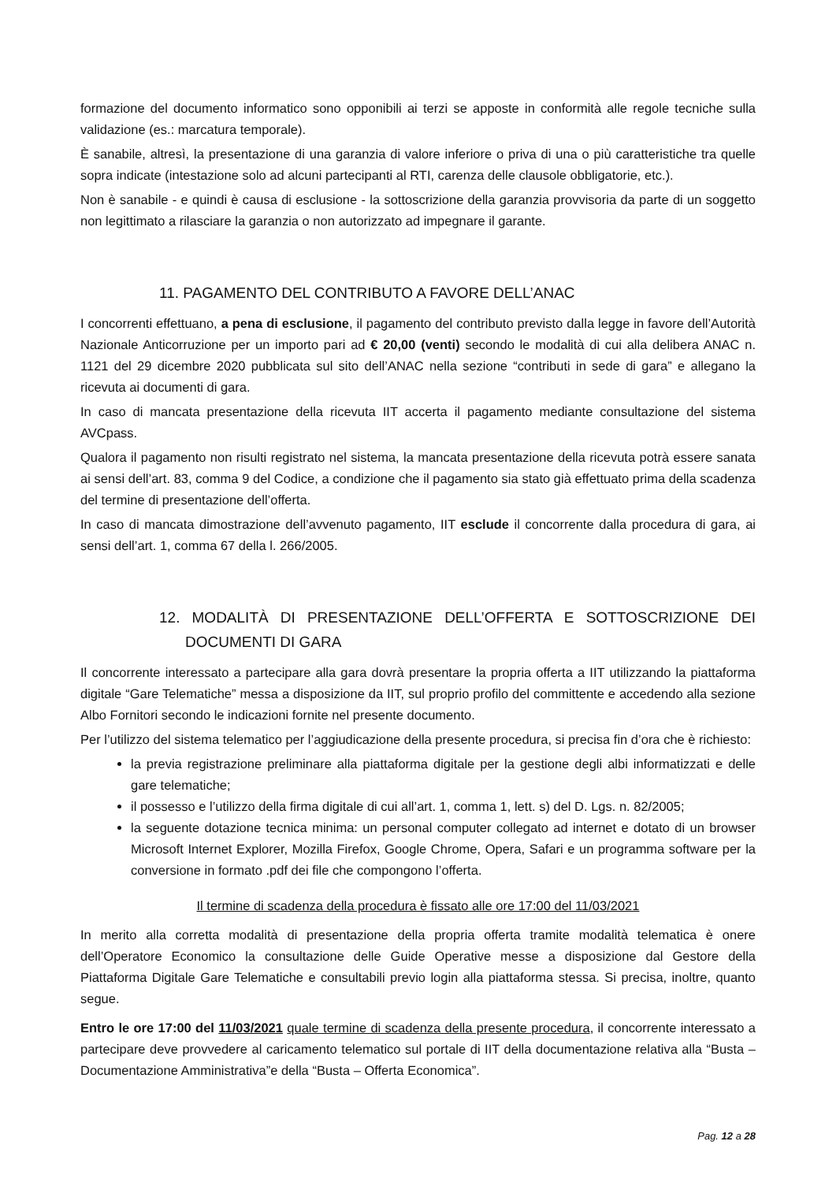formazione del documento informatico sono opponibili ai terzi se apposte in conformità alle regole tecniche sulla validazione (es.: marcatura temporale).
È sanabile, altresì, la presentazione di una garanzia di valore inferiore o priva di una o più caratteristiche tra quelle sopra indicate (intestazione solo ad alcuni partecipanti al RTI, carenza delle clausole obbligatorie, etc.).
Non è sanabile - e quindi è causa di esclusione - la sottoscrizione della garanzia provvisoria da parte di un soggetto non legittimato a rilasciare la garanzia o non autorizzato ad impegnare il garante.
11. PAGAMENTO DEL CONTRIBUTO A FAVORE DELL’ANAC
I concorrenti effettuano, a pena di esclusione, il pagamento del contributo previsto dalla legge in favore dell’Autorità Nazionale Anticorruzione per un importo pari ad € 20,00 (venti) secondo le modalità di cui alla delibera ANAC n. 1121 del 29 dicembre 2020 pubblicata sul sito dell’ANAC nella sezione “contributi in sede di gara” e allegano la ricevuta ai documenti di gara.
In caso di mancata presentazione della ricevuta IIT accerta il pagamento mediante consultazione del sistema AVCpass.
Qualora il pagamento non risulti registrato nel sistema, la mancata presentazione della ricevuta potrà essere sanata ai sensi dell’art. 83, comma 9 del Codice, a condizione che il pagamento sia stato già effettuato prima della scadenza del termine di presentazione dell’offerta.
In caso di mancata dimostrazione dell’avvenuto pagamento, IIT esclude il concorrente dalla procedura di gara, ai sensi dell’art. 1, comma 67 della l. 266/2005.
12. MODALITÀ DI PRESENTAZIONE DELL’OFFERTA E SOTTOSCRIZIONE DEI DOCUMENTI DI GARA
Il concorrente interessato a partecipare alla gara dovrà presentare la propria offerta a IIT utilizzando la piattaforma digitale “Gare Telematiche” messa a disposizione da IIT, sul proprio profilo del committente e accedendo alla sezione Albo Fornitori secondo le indicazioni fornite nel presente documento.
Per l’utilizzo del sistema telematico per l’aggiudicazione della presente procedura, si precisa fin d’ora che è richiesto:
la previa registrazione preliminare alla piattaforma digitale per la gestione degli albi informatizzati e delle gare telematiche;
il possesso e l’utilizzo della firma digitale di cui all’art. 1, comma 1, lett. s) del D. Lgs. n. 82/2005;
la seguente dotazione tecnica minima: un personal computer collegato ad internet e dotato di un browser Microsoft Internet Explorer, Mozilla Firefox, Google Chrome, Opera, Safari e un programma software per la conversione in formato .pdf dei file che compongono l’offerta.
Il termine di scadenza della procedura è fissato alle ore 17:00 del 11/03/2021
In merito alla corretta modalità di presentazione della propria offerta tramite modalità telematica è onere dell’Operatore Economico la consultazione delle Guide Operative messe a disposizione dal Gestore della Piattaforma Digitale Gare Telematiche e consultabili previo login alla piattaforma stessa. Si precisa, inoltre, quanto segue.
Entro le ore 17:00 del 11/03/2021 quale termine di scadenza della presente procedura, il concorrente interessato a partecipare deve provvedere al caricamento telematico sul portale di IIT della documentazione relativa alla “Busta – Documentazione Amministrativa”e della “Busta – Offerta Economica”.
Pag. 12 a 28